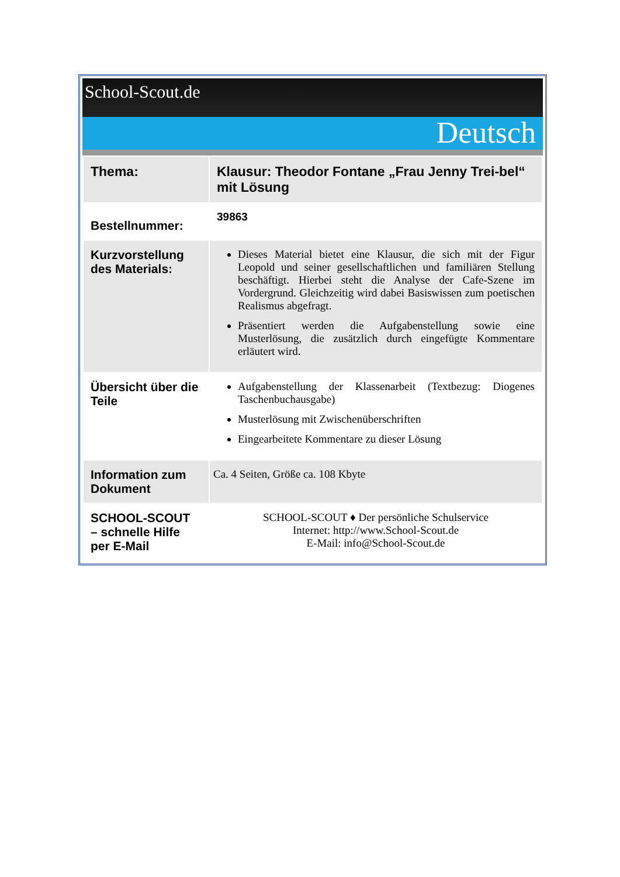School-Scout.de
Deutsch
| Thema: | Klausur: Theodor Fontane „Frau Jenny Trei-bel“ mit Lösung |
| Bestellnummer: | 39863 |
| Kurzvorstellung des Materials: | Dieses Material bietet eine Klausur, die sich mit der Figur Leopold und seiner gesellschaftlichen und familiären Stellung beschäftigt. Hierbei steht die Analyse der Cafe-Szene im Vordergrund. Gleichzeitig wird dabei Basiswissen zum poetischen Realismus abgefragt. Präsentiert werden die Aufgabenstellung sowie eine Musterlösung, die zusätzlich durch eingefügte Kommentare erläutert wird. |
| Übersicht über die Teile | Aufgabenstellung der Klassenarbeit (Textbezug: Diogenes Taschenbuchausgabe) Musterlösung mit Zwischenüberschriften Eingearbeitete Kommentare zu dieser Lösung |
| Information zum Dokument | Ca. 4 Seiten, Größe ca. 108 Kbyte |
| SCHOOL-SCOUT – schnelle Hilfe per E-Mail | SCHOOL-SCOUT ♦ Der persönliche Schulservice Internet: http://www.School-Scout.de E-Mail: info@School-Scout.de |